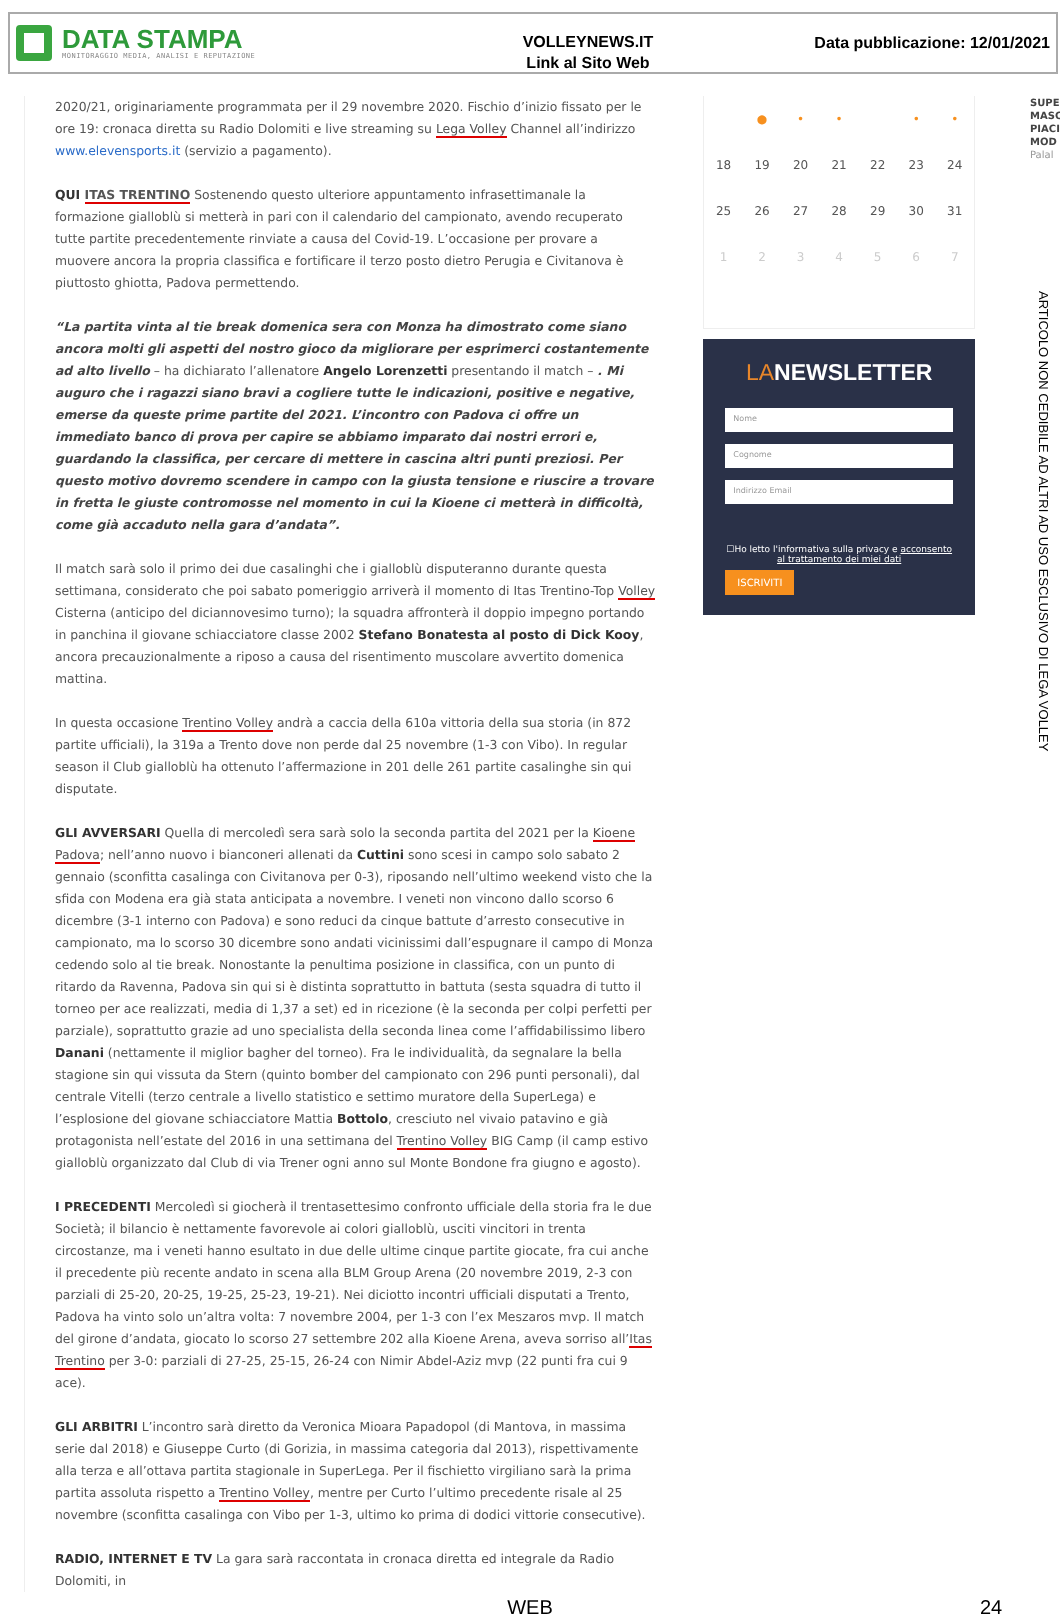DATA STAMPA
MONITORAGGIO MEDIA, ANALISI E REPUTAZIONE
VOLLEYNEWS.IT
Link al Sito Web
Data pubblicazione: 12/01/2021
2020/21, originariamente programmata per il 29 novembre 2020. Fischio d’inizio fissato per le ore 19: cronaca diretta su Radio Dolomiti e live streaming su Lega Volley Channel all’indirizzo www.elevensports.it (servizio a pagamento).
QUI ITAS TRENTINO Sostenendo questo ulteriore appuntamento infrasettimanale la formazione gialloblù si metterà in pari con il calendario del campionato, avendo recuperato tutte partite precedentemente rinviate a causa del Covid-19. L’occasione per provare a muovere ancora la propria classifica e fortificare il terzo posto dietro Perugia e Civitanova è piuttosto ghiotta, Padova permettendo.
“La partita vinta al tie break domenica sera con Monza ha dimostrato come siano ancora molti gli aspetti del nostro gioco da migliorare per esprimerci costantemente ad alto livello – ha dichiarato l’allenatore Angelo Lorenzetti presentando il match – . Mi auguro che i ragazzi siano bravi a cogliere tutte le indicazioni, positive e negative, emerse da queste prime partite del 2021. L’incontro con Padova ci offre un immediato banco di prova per capire se abbiamo imparato dai nostri errori e, guardando la classifica, per cercare di mettere in cascina altri punti preziosi. Per questo motivo dovremo scendere in campo con la giusta tensione e riuscire a trovare in fretta le giuste contromosse nel momento in cui la Kioene ci metterà in difficoltà, come già accaduto nella gara d’andata”.
Il match sarà solo il primo dei due casalinghi che i gialloblù disputeranno durante questa settimana, considerato che poi sabato pomeriggio arriverà il momento di Itas Trentino-Top Volley Cisterna (anticipo del diciannovesimo turno); la squadra affronterà il doppio impegno portando in panchina il giovane schiacciatore classe 2002 Stefano Bonatesta al posto di Dick Kooy, ancora precauzionalmente a riposo a causa del risentimento muscolare avvertito domenica mattina.
In questa occasione Trentino Volley andrà a caccia della 610a vittoria della sua storia (in 872 partite ufficiali), la 319a a Trento dove non perde dal 25 novembre (1-3 con Vibo). In regular season il Club gialloblù ha ottenuto l’affermazione in 201 delle 261 partite casalinghe sin qui disputate.
GLI AVVERSARI Quella di mercoledì sera sarà solo la seconda partita del 2021 per la Kioene Padova; nell’anno nuovo i bianconeri allenati da Cuttini sono scesi in campo solo sabato 2 gennaio (sconfitta casalinga con Civitanova per 0-3), riposando nell’ultimo weekend visto che la sfida con Modena era già stata anticipata a novembre. I veneti non vincono dallo scorso 6 dicembre (3-1 interno con Padova) e sono reduci da cinque battute d’arresto consecutive in campionato, ma lo scorso 30 dicembre sono andati vicinissimi dall’espugnare il campo di Monza cedendo solo al tie break. Nonostante la penultima posizione in classifica, con un punto di ritardo da Ravenna, Padova sin qui si è distinta soprattutto in battuta (sesta squadra di tutto il torneo per ace realizzati, media di 1,37 a set) ed in ricezione (è la seconda per colpi perfetti per parziale), soprattutto grazie ad uno specialista della seconda linea come l’affidabilissimo libero Danani (nettamente il miglior bagher del torneo). Fra le individualità, da segnalare la bella stagione sin qui vissuta da Stern (quinto bomber del campionato con 296 punti personali), dal centrale Vitelli (terzo centrale a livello statistico e settimo muratore della SuperLega) e l’esplosione del giovane schiacciatore Mattia Bottolo, cresciuto nel vivaio patavino e già protagonista nell’estate del 2016 in una settimana del Trentino Volley BIG Camp (il camp estivo gialloblù organizzato dal Club di via Trener ogni anno sul Monte Bondone fra giugno e agosto).
I PRECEDENTI Mercoledì si giocherà il trentasettesimo confronto ufficiale della storia fra le due Società; il bilancio è nettamente favorevole ai colori gialloblù, usciti vincitori in trenta circostanze, ma i veneti hanno esultato in due delle ultime cinque partite giocate, fra cui anche il precedente più recente andato in scena alla BLM Group Arena (20 novembre 2019, 2-3 con parziali di 25-20, 20-25, 19-25, 25-23, 19-21). Nei diciotto incontri ufficiali disputati a Trento, Padova ha vinto solo un’altra volta: 7 novembre 2004, per 1-3 con l’ex Meszaros mvp. Il match del girone d’andata, giocato lo scorso 27 settembre 202 alla Kioene Arena, aveva sorriso all’Itas Trentino per 3-0: parziali di 27-25, 25-15, 26-24 con Nimir Abdel-Aziz mvp (22 punti fra cui 9 ace).
GLI ARBITRI L’incontro sarà diretto da Veronica Mioara Papadopol (di Mantova, in massima serie dal 2018) e Giuseppe Curto (di Gorizia, in massima categoria dal 2013), rispettivamente alla terza e all’ottava partita stagionale in SuperLega. Per il fischietto virgiliano sarà la prima partita assoluta rispetto a Trentino Volley, mentre per Curto l’ultimo precedente risale al 25 novembre (sconfitta casalinga con Vibo per 1-3, ultimo ko prima di dodici vittorie consecutive).
RADIO, INTERNET E TV La gara sarà raccontata in cronaca diretta ed integrale da Radio Dolomiti, in
| | ● | • | • | | • | • |
| 18 | 19 | 20 | 21 | 22 | 23 | 24 |
| 25 | 26 | 27 | 28 | 29 | 30 | 31 |
| 1 | 2 | 3 | 4 | 5 | 6 | 7 |
LANEWSLETTER
Nome
Cognome
Indirizzo Email
☐Ho letto l'informativa sulla privacy e acconsento al trattamento dei miei dati
ISCRIVITI
SUPE MASC PIACI MOD
Palal
ARTICOLO NON CEDIBILE AD ALTRI AD USO ESCLUSIVO DI LEGA VOLLEY
WEB 24